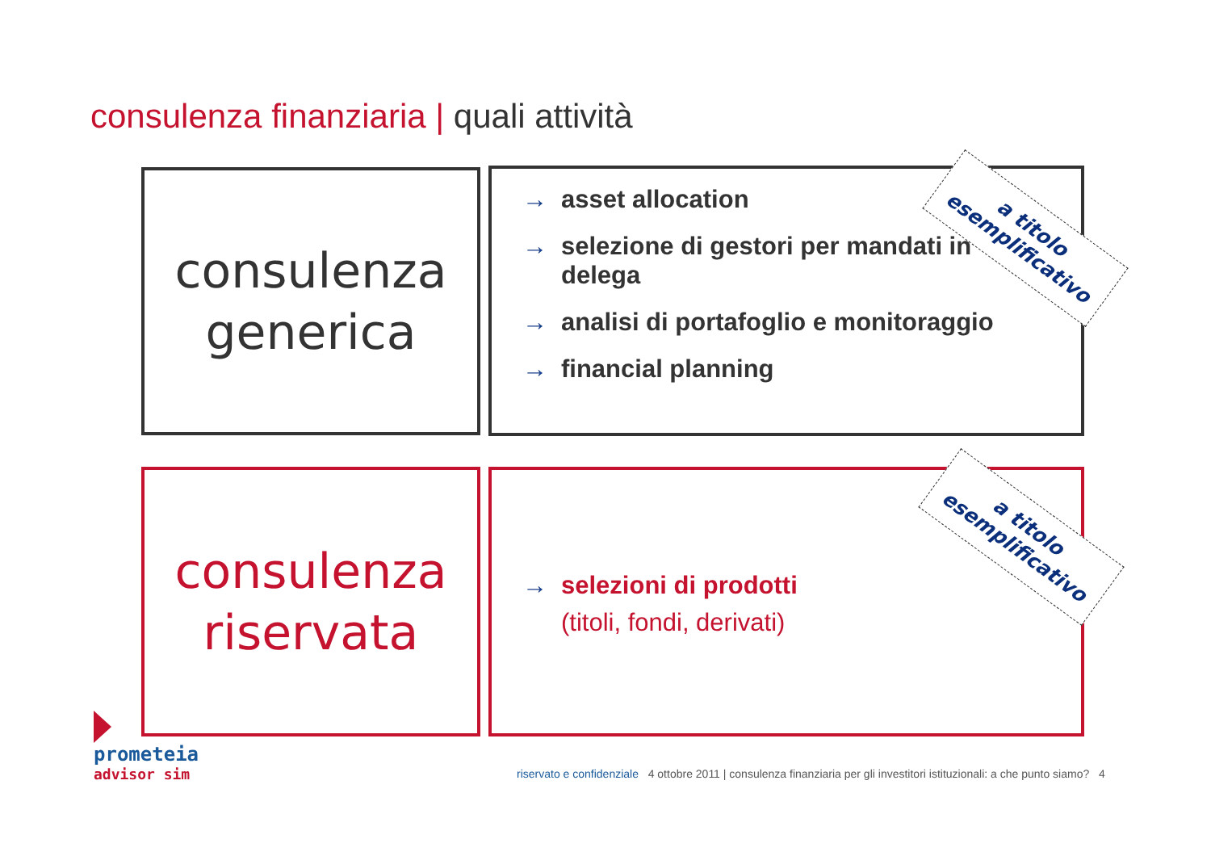consulenza finanziaria | quali attività
consulenza
generica
→ asset allocation
→ selezione di gestori per mandati in
delega
→ analisi di portafoglio e monitoraggio
→ financial planning
a titolo
esemplificativo
consulenza
riservata
→ selezioni di prodotti
(titoli, fondi, derivati)
a titolo
esemplificativo
prometeia
advisor sim
riservato e confidenziale 4 ottobre 2011 | consulenza finanziaria per gli investitori istituzionali: a che punto siamo? 4